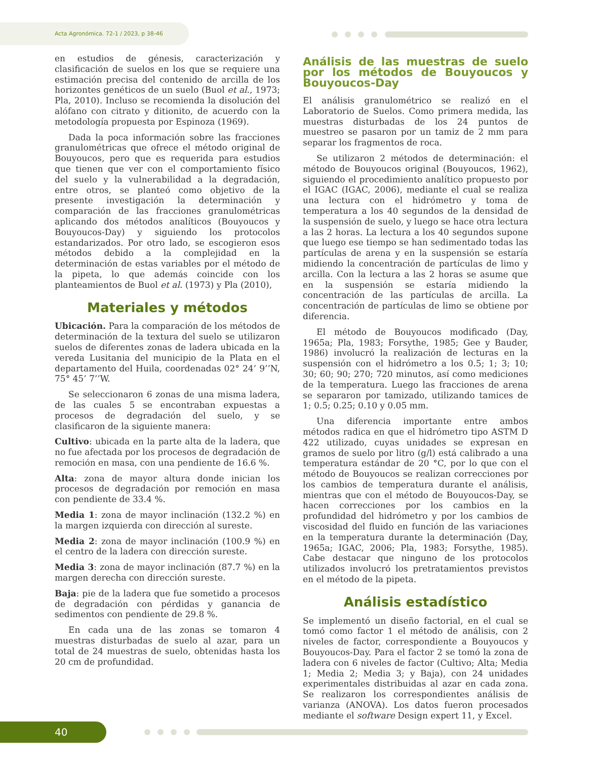Acta Agronómica. 72-1 / 2023, p 38-46
en estudios de génesis, caracterización y clasificación de suelos en los que se requiere una estimación precisa del contenido de arcilla de los horizontes genéticos de un suelo (Buol et al., 1973; Pla, 2010). Incluso se recomienda la disolución del alófano con citrato y ditionito, de acuerdo con la metodología propuesta por Espinoza (1969).
Dada la poca información sobre las fracciones granulométricas que ofrece el método original de Bouyoucos, pero que es requerida para estudios que tienen que ver con el comportamiento físico del suelo y la vulnerabilidad a la degradación, entre otros, se planteó como objetivo de la presente investigación la determinación y comparación de las fracciones granulométricas aplicando dos métodos analíticos (Bouyoucos y Bouyoucos-Day) y siguiendo los protocolos estandarizados. Por otro lado, se escogieron esos métodos debido a la complejidad en la determinación de estas variables por el método de la pipeta, lo que además coincide con los planteamientos de Buol et al. (1973) y Pla (2010),
Materiales y métodos
Ubicación. Para la comparación de los métodos de determinación de la textura del suelo se utilizaron suelos de diferentes zonas de ladera ubicada en la vereda Lusitania del municipio de la Plata en el departamento del Huila, coordenadas 02° 24’ 9’’N, 75° 45’ 7’’W.
Se seleccionaron 6 zonas de una misma ladera, de las cuales 5 se encontraban expuestas a procesos de degradación del suelo, y se clasificaron de la siguiente manera:
Cultivo: ubicada en la parte alta de la ladera, que no fue afectada por los procesos de degradación de remoción en masa, con una pendiente de 16.6 %.
Alta: zona de mayor altura donde inician los procesos de degradación por remoción en masa con pendiente de 33.4 %.
Media 1: zona de mayor inclinación (132.2 %) en la margen izquierda con dirección al sureste.
Media 2: zona de mayor inclinación (100.9 %) en el centro de la ladera con dirección sureste.
Media 3: zona de mayor inclinación (87.7 %) en la margen derecha con dirección sureste.
Baja: pie de la ladera que fue sometido a procesos de degradación con pérdidas y ganancia de sedimentos con pendiente de 29.8 %.
En cada una de las zonas se tomaron 4 muestras disturbadas de suelo al azar, para un total de 24 muestras de suelo, obtenidas hasta los 20 cm de profundidad.
Análisis de las muestras de suelo por los métodos de Bouyoucos y Bouyoucos-Day
El análisis granulométrico se realizó en el Laboratorio de Suelos. Como primera medida, las muestras disturbadas de los 24 puntos de muestreo se pasaron por un tamiz de 2 mm para separar los fragmentos de roca.
Se utilizaron 2 métodos de determinación: el método de Bouyoucos original (Bouyoucos, 1962), siguiendo el procedimiento analítico propuesto por el IGAC (IGAC, 2006), mediante el cual se realiza una lectura con el hidrómetro y toma de temperatura a los 40 segundos de la densidad de la suspensión de suelo, y luego se hace otra lectura a las 2 horas. La lectura a los 40 segundos supone que luego ese tiempo se han sedimentado todas las partículas de arena y en la suspensión se estaría midiendo la concentración de partículas de limo y arcilla. Con la lectura a las 2 horas se asume que en la suspensión se estaría midiendo la concentración de las partículas de arcilla. La concentración de partículas de limo se obtiene por diferencia.
El método de Bouyoucos modificado (Day, 1965a; Pla, 1983; Forsythe, 1985; Gee y Bauder, 1986) involucró la realización de lecturas en la suspensión con el hidrómetro a los 0.5; 1; 3; 10; 30; 60; 90; 270; 720 minutos, así como mediciones de la temperatura. Luego las fracciones de arena se separaron por tamizado, utilizando tamices de 1; 0.5; 0.25; 0.10 y 0.05 mm.
Una diferencia importante entre ambos métodos radica en que el hidrómetro tipo ASTM D 422 utilizado, cuyas unidades se expresan en gramos de suelo por litro (g/l) está calibrado a una temperatura estándar de 20 °C, por lo que con el método de Bouyoucos se realizan correcciones por los cambios de temperatura durante el análisis, mientras que con el método de Bouyoucos-Day, se hacen correcciones por los cambios en la profundidad del hidrómetro y por los cambios de viscosidad del fluido en función de las variaciones en la temperatura durante la determinación (Day, 1965a; IGAC, 2006; Pla, 1983; Forsythe, 1985). Cabe destacar que ninguno de los protocolos utilizados involucró los pretratamientos previstos en el método de la pipeta.
Análisis estadístico
Se implementó un diseño factorial, en el cual se tomó como factor 1 el método de análisis, con 2 niveles de factor, correspondiente a Bouyoucos y Bouyoucos-Day. Para el factor 2 se tomó la zona de ladera con 6 niveles de factor (Cultivo; Alta; Media 1; Media 2; Media 3; y Baja), con 24 unidades experimentales distribuidas al azar en cada zona. Se realizaron los correspondientes análisis de varianza (ANOVA). Los datos fueron procesados mediante el software Design expert 11, y Excel.
40